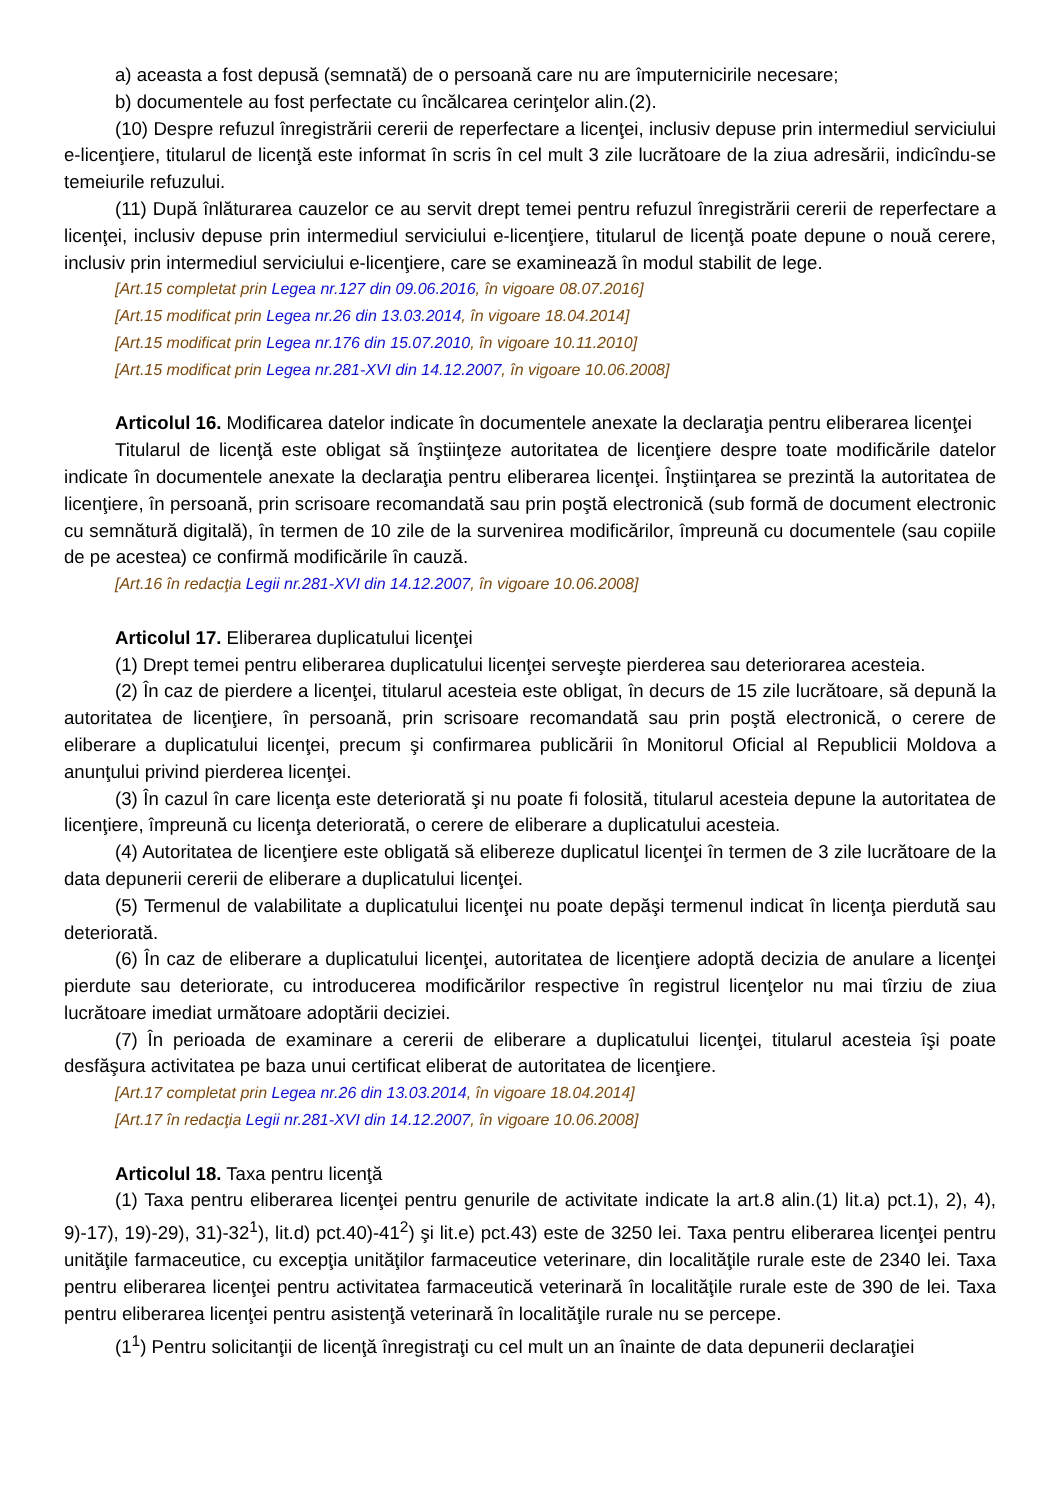a) aceasta a fost depusă (semnată) de o persoană care nu are împuternicirile necesare;
b) documentele au fost perfectate cu încălcarea cerinţelor alin.(2).
(10) Despre refuzul înregistrării cererii de reperfectare a licenţei, inclusiv depuse prin intermediul serviciului e-licenţiere, titularul de licenţă este informat în scris în cel mult 3 zile lucrătoare de la ziua adresării, indicîndu-se temeiurile refuzului.
(11) După înlăturarea cauzelor ce au servit drept temei pentru refuzul înregistrării cererii de reperfectare a licenţei, inclusiv depuse prin intermediul serviciului e-licenţiere, titularul de licenţă poate depune o nouă cerere, inclusiv prin intermediul serviciului e-licenţiere, care se examinează în modul stabilit de lege.
[Art.15 completat prin Legea nr.127 din 09.06.2016, în vigoare 08.07.2016]
[Art.15 modificat prin Legea nr.26 din 13.03.2014, în vigoare 18.04.2014]
[Art.15 modificat prin Legea nr.176 din 15.07.2010, în vigoare 10.11.2010]
[Art.15 modificat prin Legea nr.281-XVI din 14.12.2007, în vigoare 10.06.2008]
Articolul 16. Modificarea datelor indicate în documentele anexate la declaraţia pentru eliberarea licenţei
Titularul de licenţă este obligat să înştiinţeze autoritatea de licenţiere despre toate modificările datelor indicate în documentele anexate la declaraţia pentru eliberarea licenţei. Înştiinţarea se prezintă la autoritatea de licenţiere, în persoană, prin scrisoare recomandată sau prin poştă electronică (sub formă de document electronic cu semnătură digitală), în termen de 10 zile de la survenirea modificărilor, împreună cu documentele (sau copiile de pe acestea) ce confirmă modificările în cauză.
[Art.16 în redacţia Legii nr.281-XVI din 14.12.2007, în vigoare 10.06.2008]
Articolul 17. Eliberarea duplicatului licenţei
(1) Drept temei pentru eliberarea duplicatului licenţei serveşte pierderea sau deteriorarea acesteia.
(2) În caz de pierdere a licenţei, titularul acesteia este obligat, în decurs de 15 zile lucrătoare, să depună la autoritatea de licenţiere, în persoană, prin scrisoare recomandată sau prin poştă electronică, o cerere de eliberare a duplicatului licenţei, precum şi confirmarea publicării în Monitorul Oficial al Republicii Moldova a anunţului privind pierderea licenţei.
(3) În cazul în care licenţa este deteriorată şi nu poate fi folosită, titularul acesteia depune la autoritatea de licenţiere, împreună cu licenţa deteriorată, o cerere de eliberare a duplicatului acesteia.
(4) Autoritatea de licenţiere este obligată să elibereze duplicatul licenţei în termen de 3 zile lucrătoare de la data depunerii cererii de eliberare a duplicatului licenţei.
(5) Termenul de valabilitate a duplicatului licenţei nu poate depăşi termenul indicat în licenţa pierdută sau deteriorată.
(6) În caz de eliberare a duplicatului licenţei, autoritatea de licenţiere adoptă decizia de anulare a licenţei pierdute sau deteriorate, cu introducerea modificărilor respective în registrul licenţelor nu mai tîrziu de ziua lucrătoare imediat următoare adoptării deciziei.
(7) În perioada de examinare a cererii de eliberare a duplicatului licenţei, titularul acesteia îşi poate desfăşura activitatea pe baza unui certificat eliberat de autoritatea de licenţiere.
[Art.17 completat prin Legea nr.26 din 13.03.2014, în vigoare 18.04.2014]
[Art.17 în redacţia Legii nr.281-XVI din 14.12.2007, în vigoare 10.06.2008]
Articolul 18. Taxa pentru licenţă
(1) Taxa pentru eliberarea licenţei pentru genurile de activitate indicate la art.8 alin.(1) lit.a) pct.1), 2), 4), 9)-17), 19)-29), 31)-32<sup>1</sup>), lit.d) pct.40)-41<sup>2</sup>) şi lit.e) pct.43) este de 3250 lei. Taxa pentru eliberarea licenţei pentru unităţile farmaceutice, cu excepţia unităţilor farmaceutice veterinare, din localităţile rurale este de 2340 lei. Taxa pentru eliberarea licenţei pentru activitatea farmaceutică veterinară în localităţile rurale este de 390 de lei. Taxa pentru eliberarea licenţei pentru asistenţă veterinară în localităţile rurale nu se percepe.
(1<sup>1</sup>) Pentru solicitanţii de licenţă înregistraţi cu cel mult un an înainte de data depunerii declaraţiei